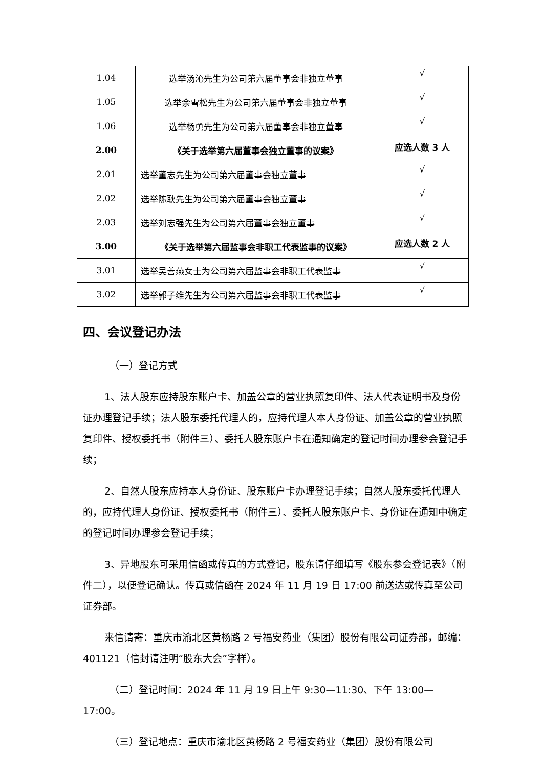| 1.04 | 选举汤沁先生为公司第六届董事会非独立董事 | √ |
| 1.05 | 选举余雪松先生为公司第六届董事会非独立董事 | √ |
| 1.06 | 选举杨勇先生为公司第六届董事会非独立董事 | √ |
| 2.00 | 《关于选举第六届董事会独立董事的议案》 | 应选人数 3 人 |
| 2.01 | 选举董志先生为公司第六届董事会独立董事 | √ |
| 2.02 | 选举陈耿先生为公司第六届董事会独立董事 | √ |
| 2.03 | 选举刘志强先生为公司第六届董事会独立董事 | √ |
| 3.00 | 《关于选举第六届监事会非职工代表监事的议案》 | 应选人数 2 人 |
| 3.01 | 选举吴善燕女士为公司第六届监事会非职工代表监事 | √ |
| 3.02 | 选举郭子维先生为公司第六届监事会非职工代表监事 | √ |
四、会议登记办法
（一）登记方式
1、法人股东应持股东账户卡、加盖公章的营业执照复印件、法人代表证明书及身份证办理登记手续；法人股东委托代理人的，应持代理人本人身份证、加盖公章的营业执照复印件、授权委托书（附件三）、委托人股东账户卡在通知确定的登记时间办理参会登记手续；
2、自然人股东应持本人身份证、股东账户卡办理登记手续；自然人股东委托代理人的，应持代理人身份证、授权委托书（附件三）、委托人股东账户卡、身份证在通知中确定的登记时间办理参会登记手续；
3、异地股东可采用信函或传真的方式登记，股东请仔细填写《股东参会登记表》（附件二），以便登记确认。传真或信函在 2024 年 11 月 19 日 17:00 前送达或传真至公司证券部。
来信请寄：重庆市渝北区黄杨路 2 号福安药业（集团）股份有限公司证券部，邮编：401121（信封请注明“股东大会”字样）。
（二）登记时间：2024 年 11 月 19 日上午 9:30—11:30、下午 13:00—17:00。
（三）登记地点：重庆市渝北区黄杨路 2 号福安药业（集团）股份有限公司